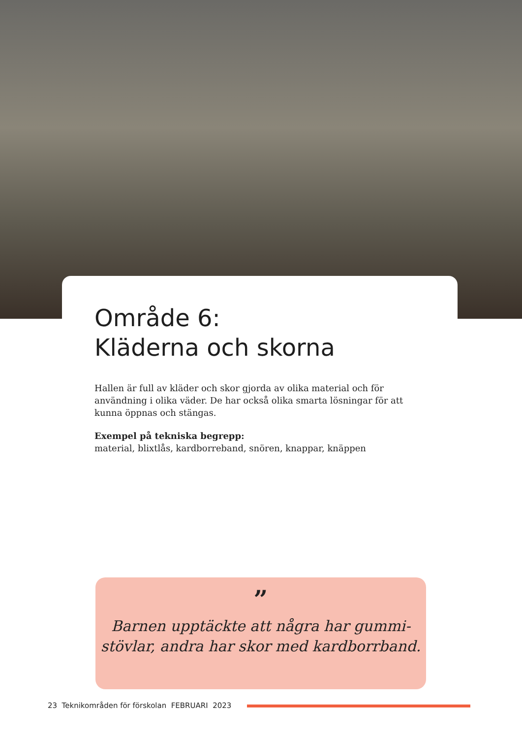Område 6:
Kläderna och skorna
Hallen är full av kläder och skor gjorda av olika material och för användning i olika väder. De har också olika smarta lösningar för att kunna öppnas och stängas.
Exempel på tekniska begrepp:
material, blixtlås, kardborreband, snören, knappar, knäppen
”
Barnen upptäckte att några har gummi-
stövlar, andra har skor med kardborrband.
23 Teknikområden för förskolan FEBRUARI 2023